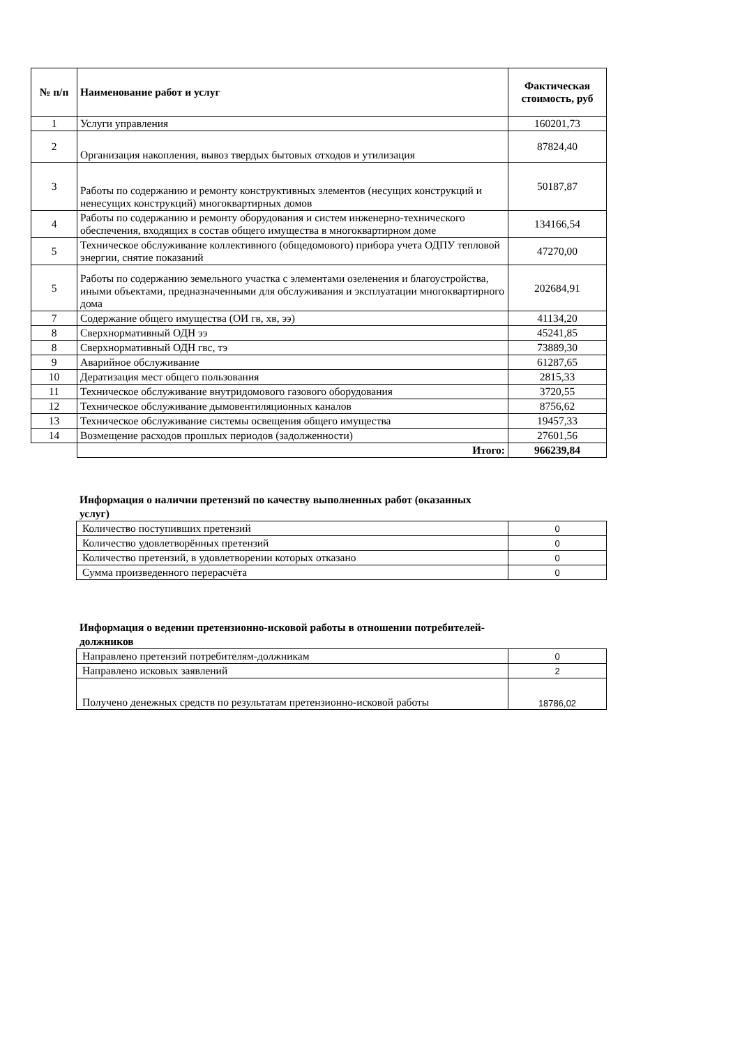| № п/п | Наименование работ и услуг | Фактическая стоимость, руб |
| --- | --- | --- |
| 1 | Услуги управления | 160201,73 |
| 2 | Организация накопления, вывоз твердых бытовых отходов и утилизация | 87824,40 |
| 3 | Работы по содержанию и ремонту конструктивных элементов (несущих конструкций и ненесущих конструкций) многоквартирных домов | 50187,87 |
| 4 | Работы по содержанию и ремонту оборудования и систем инженерно-технического обеспечения, входящих в состав общего имущества в многоквартирном доме | 134166,54 |
| 5 | Техническое обслуживание коллективного (общедомового) прибора учета ОДПУ тепловой энергии, снятие показаний | 47270,00 |
| 5 | Работы по содержанию земельного участка с элементами озеленения и благоустройства, иными объектами, предназначенными для обслуживания и эксплуатации многоквартирного дома | 202684,91 |
| 7 | Содержание общего имущества (ОИ гв, хв, ээ) | 41134,20 |
| 8 | Сверхнормативный ОДН ээ | 45241,85 |
| 8 | Сверхнормативный ОДН гвс, тэ | 73889,30 |
| 9 | Аварийное обслуживание | 61287,65 |
| 10 | Дератизация мест общего пользования | 2815,33 |
| 11 | Техническое обслуживание внутридомового газового оборудования | 3720,55 |
| 12 | Техническое обслуживание дымовентиляционных каналов | 8756,62 |
| 13 | Техническое обслуживание системы освещения общего имущества | 19457,33 |
| 14 | Возмещение расходов прошлых периодов (задолженности) | 27601,56 |
| | Итого: | 966239,84 |
Информация о наличии претензий по качеству выполненных работ (оказанных услуг)
| Количество поступивших претензий | 0 |
| Количество удовлетворённых претензий | 0 |
| Количество претензий, в удовлетворении которых отказано | 0 |
| Сумма произведенного перерасчёта | 0 |
Информация о ведении претензионно-исковой работы в отношении потребителей-должников
| Направлено претензий потребителям-должникам | 0 |
| Направлено исковых заявлений | 2 |
| Получено денежных средств по результатам претензионно-исковой работы | 18786,02 |